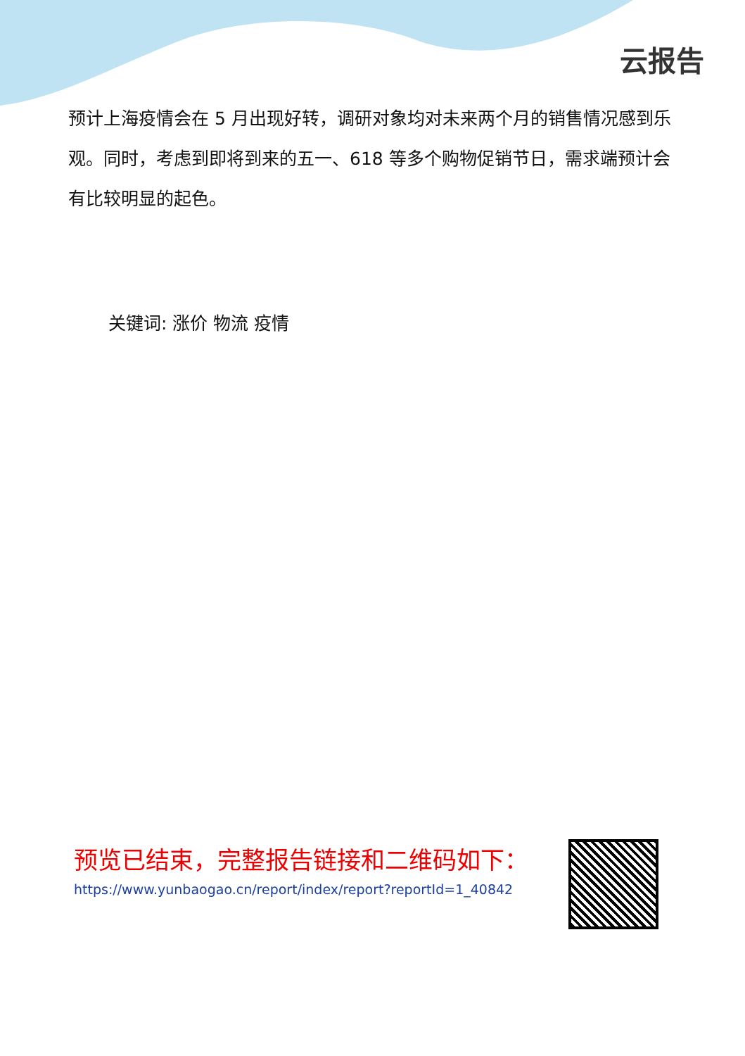云报告
预计上海疫情会在 5 月出现好转，调研对象均对未来两个月的销售情况感到乐观。同时，考虑到即将到来的五一、618 等多个购物促销节日，需求端预计会有比较明显的起色。
关键词: 涨价 物流 疫情
预览已结束，完整报告链接和二维码如下：
https://www.yunbaogao.cn/report/index/report?reportId=1_40842